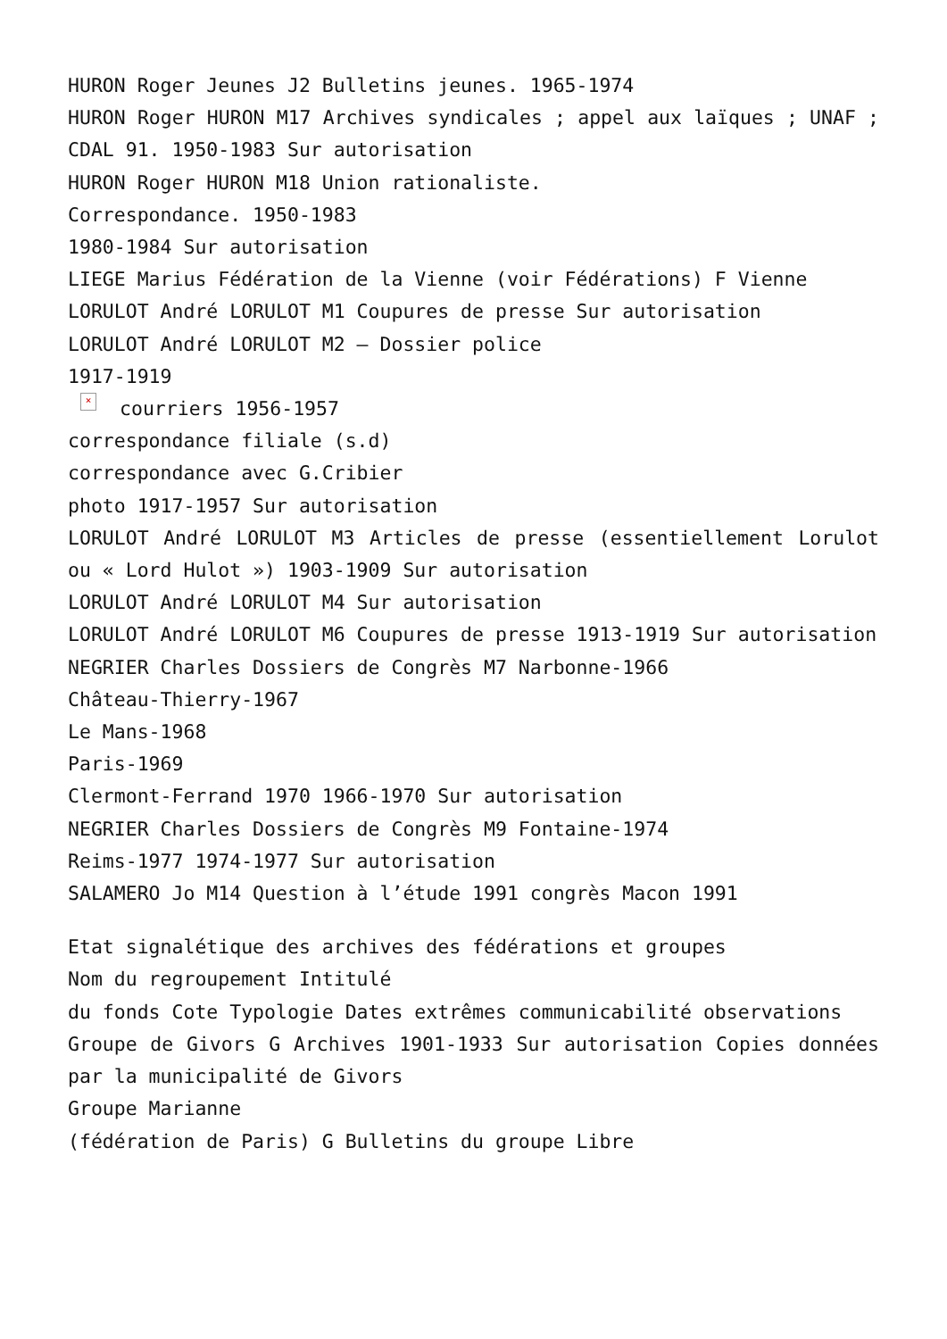HURON Roger Jeunes J2 Bulletins jeunes. 1965-1974
HURON Roger HURON M17 Archives syndicales ; appel aux laïques ; UNAF ; CDAL 91. 1950-1983 Sur autorisation
HURON Roger HURON M18 Union rationaliste.
Correspondance. 1950-1983
1980-1984 Sur autorisation
LIEGE Marius Fédération de la Vienne (voir Fédérations) F Vienne
LORULOT André LORULOT M1 Coupures de presse Sur autorisation
LORULOT André LORULOT M2 – Dossier police
1917-1919
× courriers 1956-1957
correspondance filiale (s.d)
correspondance avec G.Cribier
photo 1917-1957 Sur autorisation
LORULOT André LORULOT M3 Articles de presse (essentiellement Lorulot ou « Lord Hulot ») 1903-1909 Sur autorisation
LORULOT André LORULOT M4 Sur autorisation
LORULOT André LORULOT M6 Coupures de presse 1913-1919 Sur autorisation
NEGRIER Charles Dossiers de Congrès M7 Narbonne-1966
Château-Thierry-1967
Le Mans-1968
Paris-1969
Clermont-Ferrand 1970 1966-1970 Sur autorisation
NEGRIER Charles Dossiers de Congrès M9 Fontaine-1974
Reims-1977 1974-1977 Sur autorisation
SALAMERO Jo M14 Question à l’étude 1991 congrès Macon 1991
Etat signalétique des archives des fédérations et groupes
Nom du regroupement Intitulé
du fonds Cote Typologie Dates extrêmes communicabilité observations
Groupe de Givors G Archives 1901-1933 Sur autorisation Copies données par la municipalité de Givors
Groupe Marianne
(fédération de Paris) G Bulletins du groupe Libre